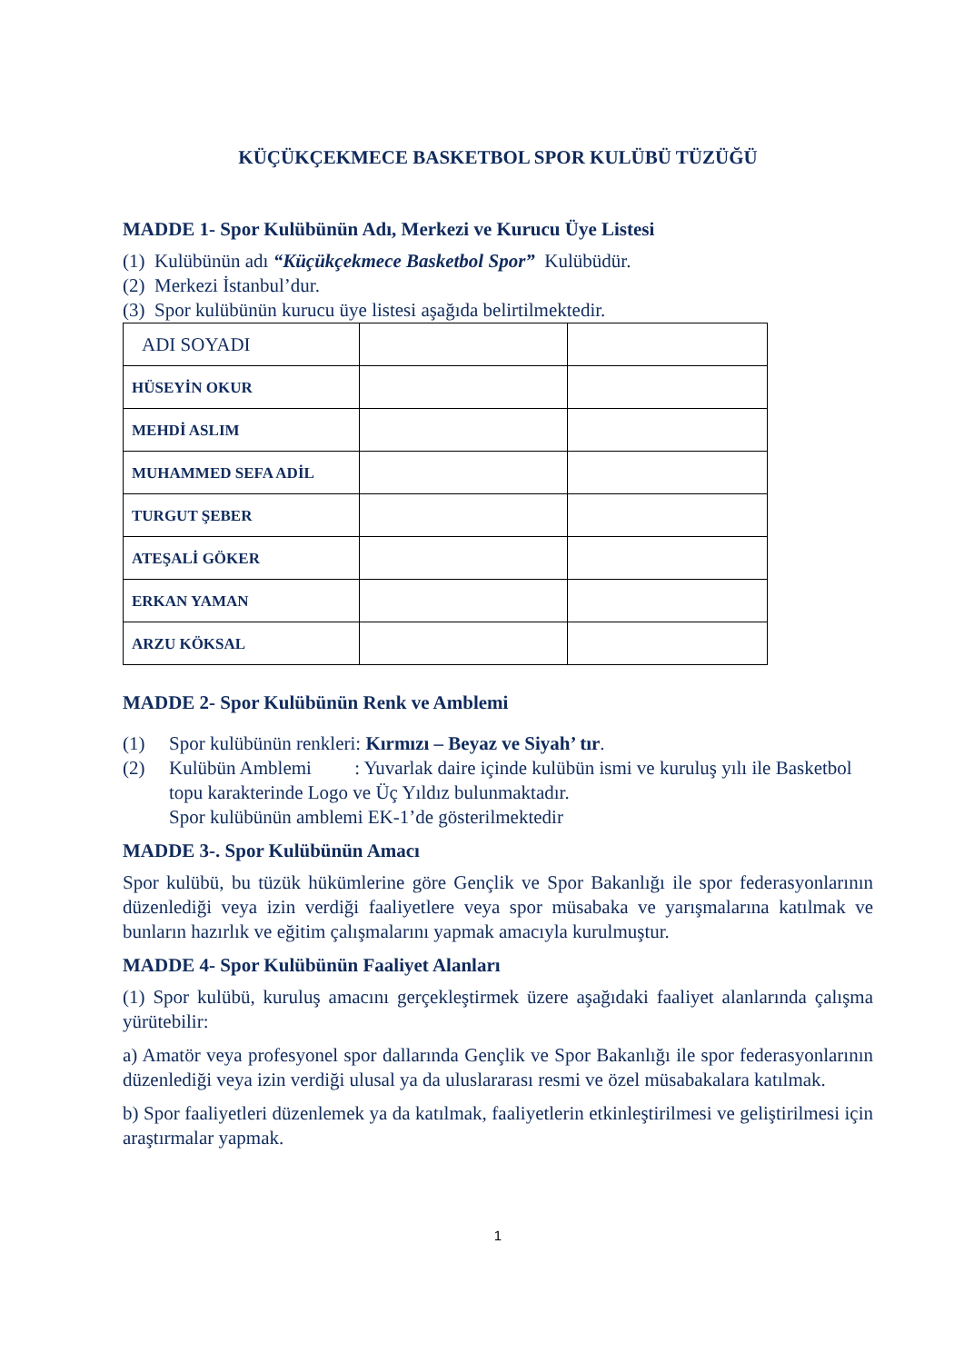KÜÇÜKÇEKMECE BASKETBOL SPOR KULÜBÜ TÜZÜĞÜ
MADDE 1- Spor Kulübünün Adı, Merkezi ve Kurucu Üye Listesi
(1) Kulübünün adı “Küçükçekmece Basketbol Spor” Kulübüdür.
(2) Merkezi İstanbul’dur.
(3) Spor kulübünün kurucu üye listesi aşağıda belirtilmektedir.
| ADI SOYADI | | |
| HÜSEYİN OKUR | | |
| MEHDİ ASLIM | | |
| MUHAMMED SEFA ADİL | | |
| TURGUT ŞEBER | | |
| ATEŞALİ GÖKER | | |
| ERKAN YAMAN | | |
| ARZU KÖKSAL | | |
MADDE 2- Spor Kulübünün Renk ve Amblemi
(1) Spor kulübünün renkleri: Kırmızı – Beyaz ve Siyah’ tır.
(2) Kulübün Amblemi : Yuvarlak daire içinde kulübün ismi ve kuruluş yılı ile Basketbol topu karakterinde Logo ve Üç Yıldız bulunmaktadır.
Spor kulübünün amblemi EK-1’de gösterilmektedir
MADDE 3-. Spor Kulübünün Amacı
Spor kulübü, bu tüzük hükümlerine göre Gençlik ve Spor Bakanlığı ile spor federasyonlarının düzenlediği veya izin verdiği faaliyetlere veya spor müsabaka ve yarışmalarına katılmak ve bunların hazırlık ve eğitim çalışmalarını yapmak amacıyla kurulmuştur.
MADDE 4- Spor Kulübünün Faaliyet Alanları
(1) Spor kulübü, kuruluş amacını gerçekleştirmek üzere aşağıdaki faaliyet alanlarında çalışma yürütebilir:
a) Amatör veya profesyonel spor dallarında Gençlik ve Spor Bakanlığı ile spor federasyonlarının düzenlediği veya izin verdiği ulusal ya da uluslararası resmi ve özel müsabakalara katılmak.
b) Spor faaliyetleri düzenlemek ya da katılmak, faaliyetlerin etkinleştirilmesi ve geliştirilmesi için araştırmalar yapmak.
1